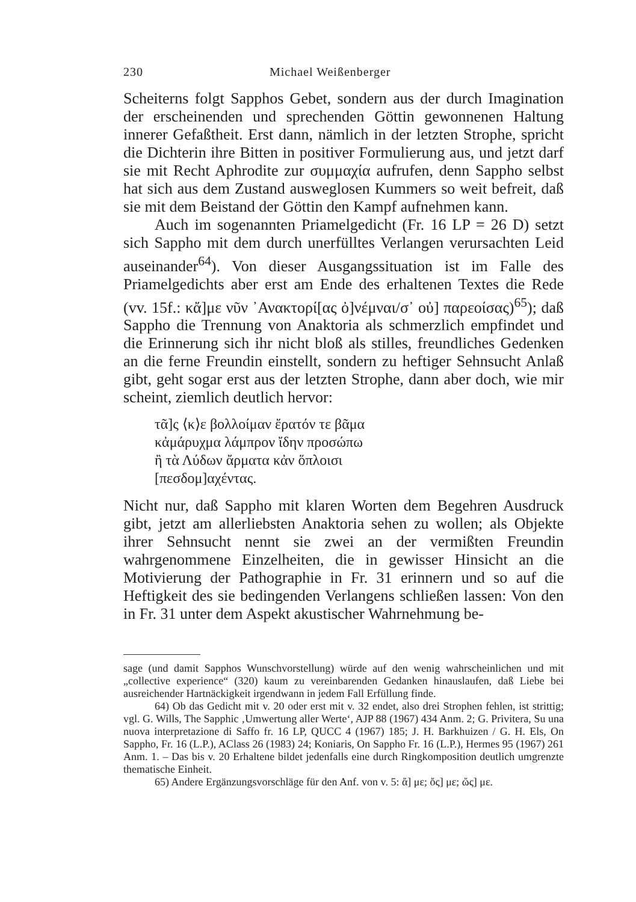230 Michael Weißenberger
Scheiterns folgt Sapphos Gebet, sondern aus der durch Imagination der erscheinenden und sprechenden Göttin gewonnenen Haltung innerer Gefaßtheit. Erst dann, nämlich in der letzten Strophe, spricht die Dichterin ihre Bitten in positiver Formulierung aus, und jetzt darf sie mit Recht Aphrodite zur συμμαχία aufrufen, denn Sappho selbst hat sich aus dem Zustand ausweglosen Kummers so weit befreit, daß sie mit dem Beistand der Göttin den Kampf aufnehmen kann.
Auch im sogenannten Priamelgedicht (Fr. 16 LP = 26 D) setzt sich Sappho mit dem durch unerfülltes Verlangen verursachten Leid auseinander<sup>64</sup>). Von dieser Ausgangssituation ist im Falle des Priamelgedichts aber erst am Ende des erhaltenen Textes die Rede (vv. 15f.: κἄ]με νῦν ᾿Ανακτορί[ας ὀ]νέμναι/σ᾽ οὐ] παρεοίσας)<sup>65</sup>); daß Sappho die Trennung von Anaktoria als schmerzlich empfindet und die Erinnerung sich ihr nicht bloß als stilles, freundliches Gedenken an die ferne Freundin einstellt, sondern zu heftiger Sehnsucht Anlaß gibt, geht sogar erst aus der letzten Strophe, dann aber doch, wie mir scheint, ziemlich deutlich hervor:
τᾶ]ς ⟨κ⟩ε βολλοίμαν ἔρατόν τε βᾶμα
κἀμάρυχμα λάμπρον ἴδην προσώπω
ἢ τὰ Λύδων ἄρματα κἀν ὅπλοισι
[πεσδομ]αχέντας.
Nicht nur, daß Sappho mit klaren Worten dem Begehren Ausdruck gibt, jetzt am allerliebsten Anaktoria sehen zu wollen; als Objekte ihrer Sehnsucht nennt sie zwei an der vermißten Freundin wahrgenommene Einzelheiten, die in gewisser Hinsicht an die Motivierung der Pathographie in Fr. 31 erinnern und so auf die Heftigkeit des sie bedingenden Verlangens schließen lassen: Von den in Fr. 31 unter dem Aspekt akustischer Wahrnehmung be-
sage (und damit Sapphos Wunschvorstellung) würde auf den wenig wahrscheinlichen und mit „collective experience“ (320) kaum zu vereinbarenden Gedanken hinauslaufen, daß Liebe bei ausreichender Hartnäckigkeit irgendwann in jedem Fall Erfüllung finde.
64) Ob das Gedicht mit v. 20 oder erst mit v. 32 endet, also drei Strophen fehlen, ist strittig; vgl. G. Wills, The Sapphic ‚Umwertung aller Werte‘, AJP 88 (1967) 434 Anm. 2; G. Privitera, Su una nuova interpretazione di Saffo fr. 16 LP, QUCC 4 (1967) 185; J. H. Barkhuizen / G. H. Els, On Sappho, Fr. 16 (L.P.), AClass 26 (1983) 24; Koniaris, On Sappho Fr. 16 (L.P.), Hermes 95 (1967) 261 Anm. 1. – Das bis v. 20 Erhaltene bildet jedenfalls eine durch Ringkomposition deutlich umgrenzte thematische Einheit.
65) Andere Ergänzungsvorschläge für den Anf. von v. 5: ἄ] με; ὄς] με; ὤς] με.